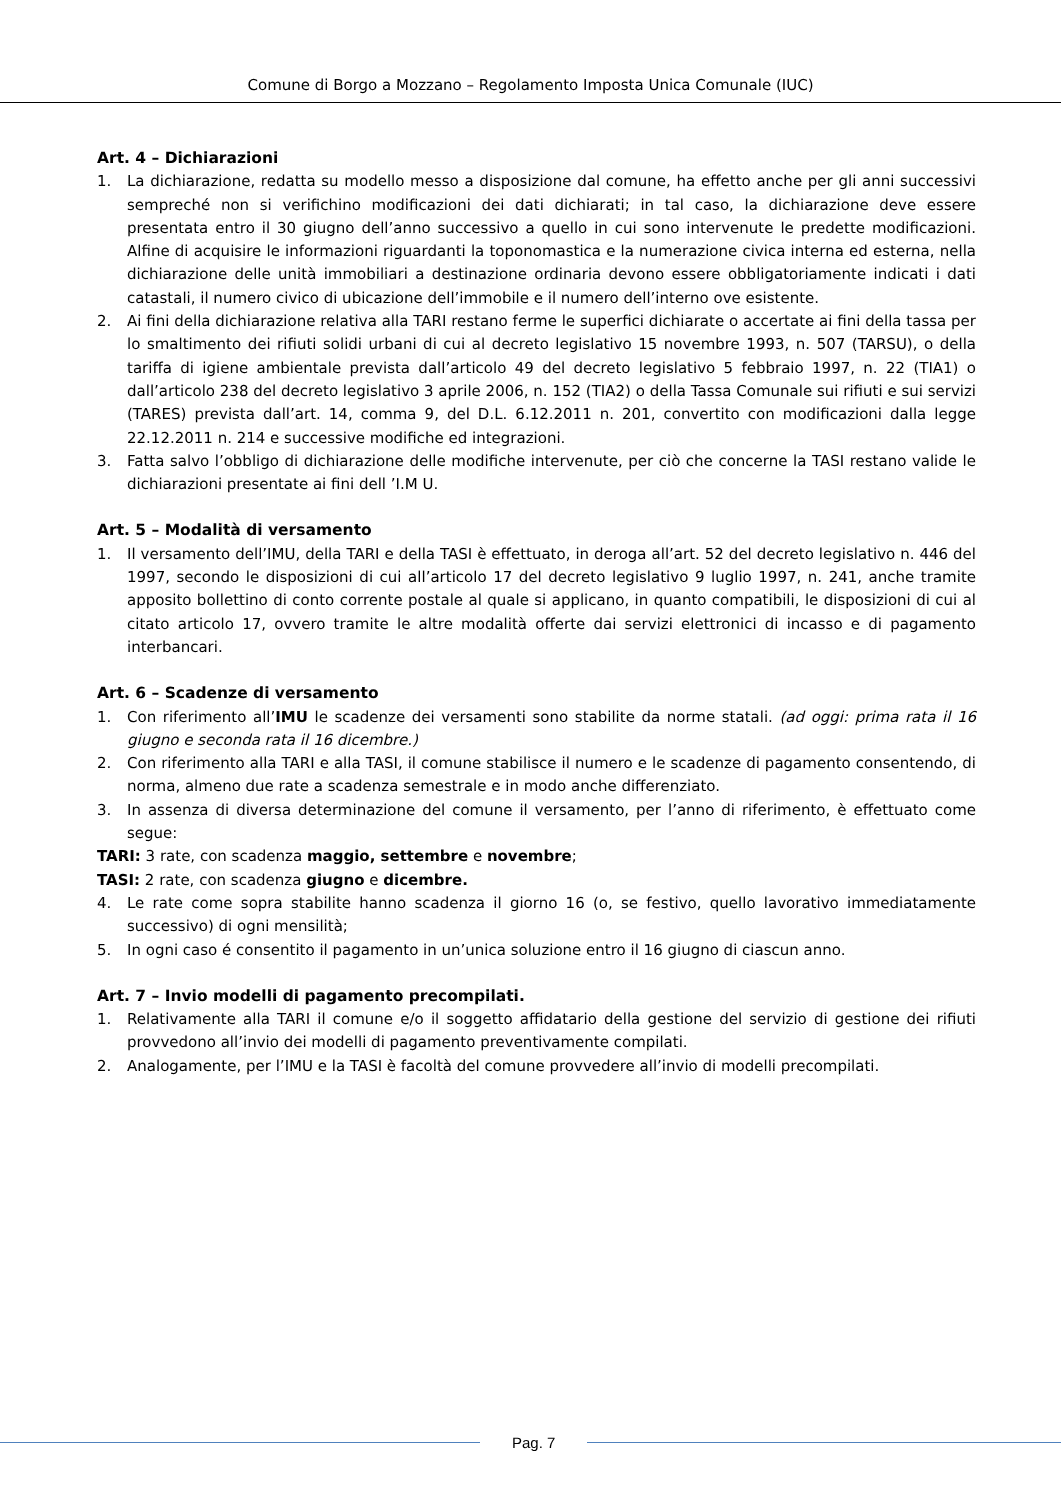Comune di Borgo a Mozzano – Regolamento Imposta Unica Comunale (IUC)
Art. 4 – Dichiarazioni
1. La dichiarazione, redatta su modello messo a disposizione dal comune, ha effetto anche per gli anni successivi sempreché non si verifichino modificazioni dei dati dichiarati; in tal caso, la dichiarazione deve essere presentata entro il 30 giugno dell’anno successivo a quello in cui sono intervenute le predette modificazioni. Alfine di acquisire le informazioni riguardanti la toponomastica e la numerazione civica interna ed esterna, nella dichiarazione delle unità immobiliari a destinazione ordinaria devono essere obbligatoriamente indicati i dati catastali, il numero civico di ubicazione dell’immobile e il numero dell’interno ove esistente.
2. Ai fini della dichiarazione relativa alla TARI restano ferme le superfici dichiarate o accertate ai fini della tassa per lo smaltimento dei rifiuti solidi urbani di cui al decreto legislativo 15 novembre 1993, n. 507 (TARSU), o della tariffa di igiene ambientale prevista dall’articolo 49 del decreto legislativo 5 febbraio 1997, n. 22 (TIA1) o dall’articolo 238 del decreto legislativo 3 aprile 2006, n. 152 (TIA2) o della Tassa Comunale sui rifiuti e sui servizi (TARES) prevista dall’art. 14, comma 9, del D.L. 6.12.2011 n. 201, convertito con modificazioni dalla legge 22.12.2011 n. 214 e successive modifiche ed integrazioni.
3. Fatta salvo l’obbligo di dichiarazione delle modifiche intervenute, per ciò che concerne la TASI restano valide le dichiarazioni presentate ai fini dell ’I.M U.
Art. 5 – Modalità di versamento
1. Il versamento dell’IMU, della TARI e della TASI è effettuato, in deroga all’art. 52 del decreto legislativo n. 446 del 1997, secondo le disposizioni di cui all’articolo 17 del decreto legislativo 9 luglio 1997, n. 241, anche tramite apposito bollettino di conto corrente postale al quale si applicano, in quanto compatibili, le disposizioni di cui al citato articolo 17, ovvero tramite le altre modalità offerte dai servizi elettronici di incasso e di pagamento interbancari.
Art. 6 – Scadenze di versamento
1. Con riferimento all’IMU le scadenze dei versamenti sono stabilite da norme statali. (ad oggi: prima rata il 16 giugno e seconda rata il 16 dicembre.)
2. Con riferimento alla TARI e alla TASI, il comune stabilisce il numero e le scadenze di pagamento consentendo, di norma, almeno due rate a scadenza semestrale e in modo anche differenziato.
3. In assenza di diversa determinazione del comune il versamento, per l’anno di riferimento, è effettuato come segue:
TARI: 3 rate, con scadenza maggio, settembre e novembre;
TASI: 2 rate, con scadenza giugno e dicembre.
4. Le rate come sopra stabilite hanno scadenza il giorno 16 (o, se festivo, quello lavorativo immediatamente successivo) di ogni mensilità;
5. In ogni caso é consentito il pagamento in un’unica soluzione entro il 16 giugno di ciascun anno.
Art. 7 – Invio modelli di pagamento precompilati.
1. Relativamente alla TARI il comune e/o il soggetto affidatario della gestione del servizio di gestione dei rifiuti provvedono all’invio dei modelli di pagamento preventivamente compilati.
2. Analogamente, per l’IMU e la TASI è facoltà del comune provvedere all’invio di modelli precompilati.
Pag. 7